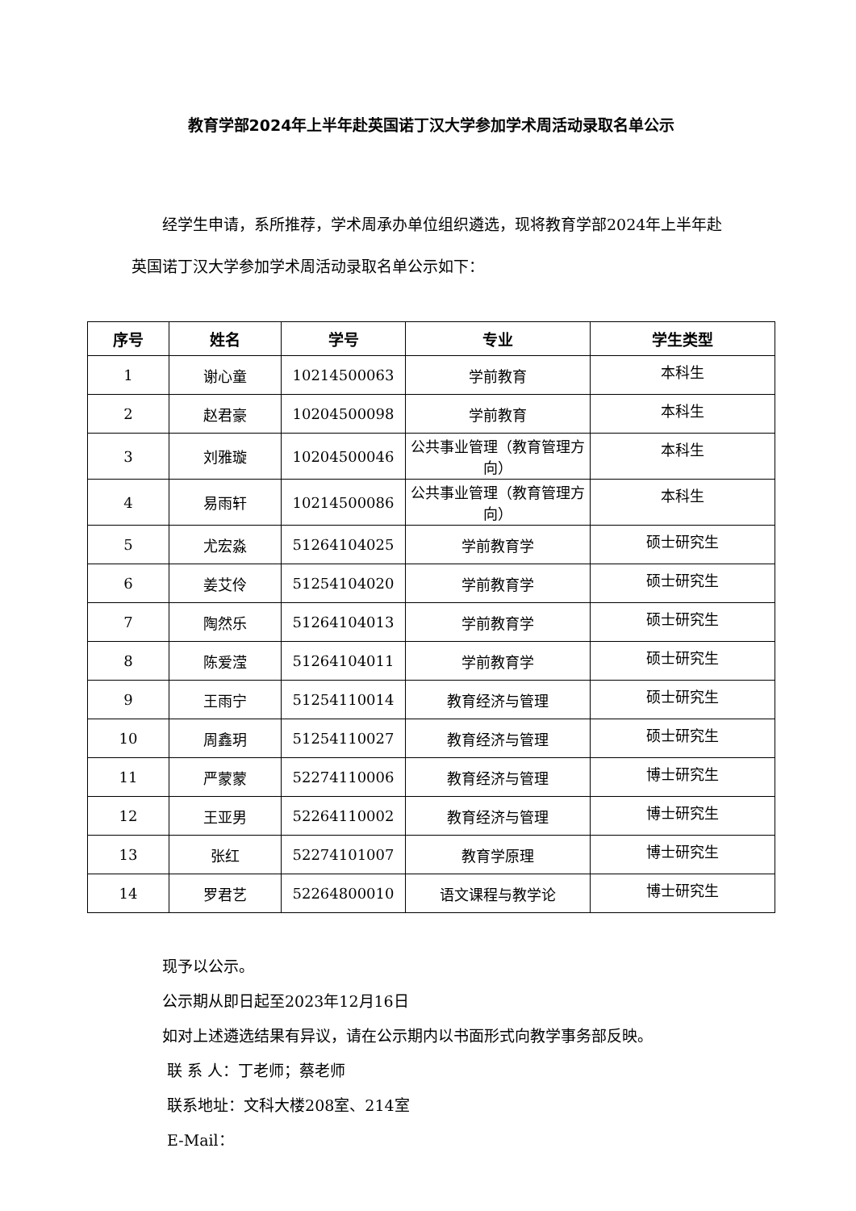教育学部2024年上半年赴英国诺丁汉大学参加学术周活动录取名单公示
经学生申请，系所推荐，学术周承办单位组织遴选，现将教育学部2024年上半年赴英国诺丁汉大学参加学术周活动录取名单公示如下：
| 序号 | 姓名 | 学号 | 专业 | 学生类型 |
| --- | --- | --- | --- | --- |
| 1 | 谢心童 | 10214500063 | 学前教育 | 本科生 |
| 2 | 赵君豪 | 10204500098 | 学前教育 | 本科生 |
| 3 | 刘雅璇 | 10204500046 | 公共事业管理（教育管理方向） | 本科生 |
| 4 | 易雨轩 | 10214500086 | 公共事业管理（教育管理方向） | 本科生 |
| 5 | 尤宏淼 | 51264104025 | 学前教育学 | 硕士研究生 |
| 6 | 姜艾伶 | 51254104020 | 学前教育学 | 硕士研究生 |
| 7 | 陶然乐 | 51264104013 | 学前教育学 | 硕士研究生 |
| 8 | 陈爱滢 | 51264104011 | 学前教育学 | 硕士研究生 |
| 9 | 王雨宁 | 51254110014 | 教育经济与管理 | 硕士研究生 |
| 10 | 周鑫玥 | 51254110027 | 教育经济与管理 | 硕士研究生 |
| 11 | 严蒙蒙 | 52274110006 | 教育经济与管理 | 博士研究生 |
| 12 | 王亚男 | 52264110002 | 教育经济与管理 | 博士研究生 |
| 13 | 张红 | 52274101007 | 教育学原理 | 博士研究生 |
| 14 | 罗君艺 | 52264800010 | 语文课程与教学论 | 博士研究生 |
现予以公示。
公示期从即日起至2023年12月16日
如对上述遴选结果有异议，请在公示期内以书面形式向教学事务部反映。
联 系 人：丁老师；蔡老师
联系地址：文科大楼208室、214室
E-Mail：